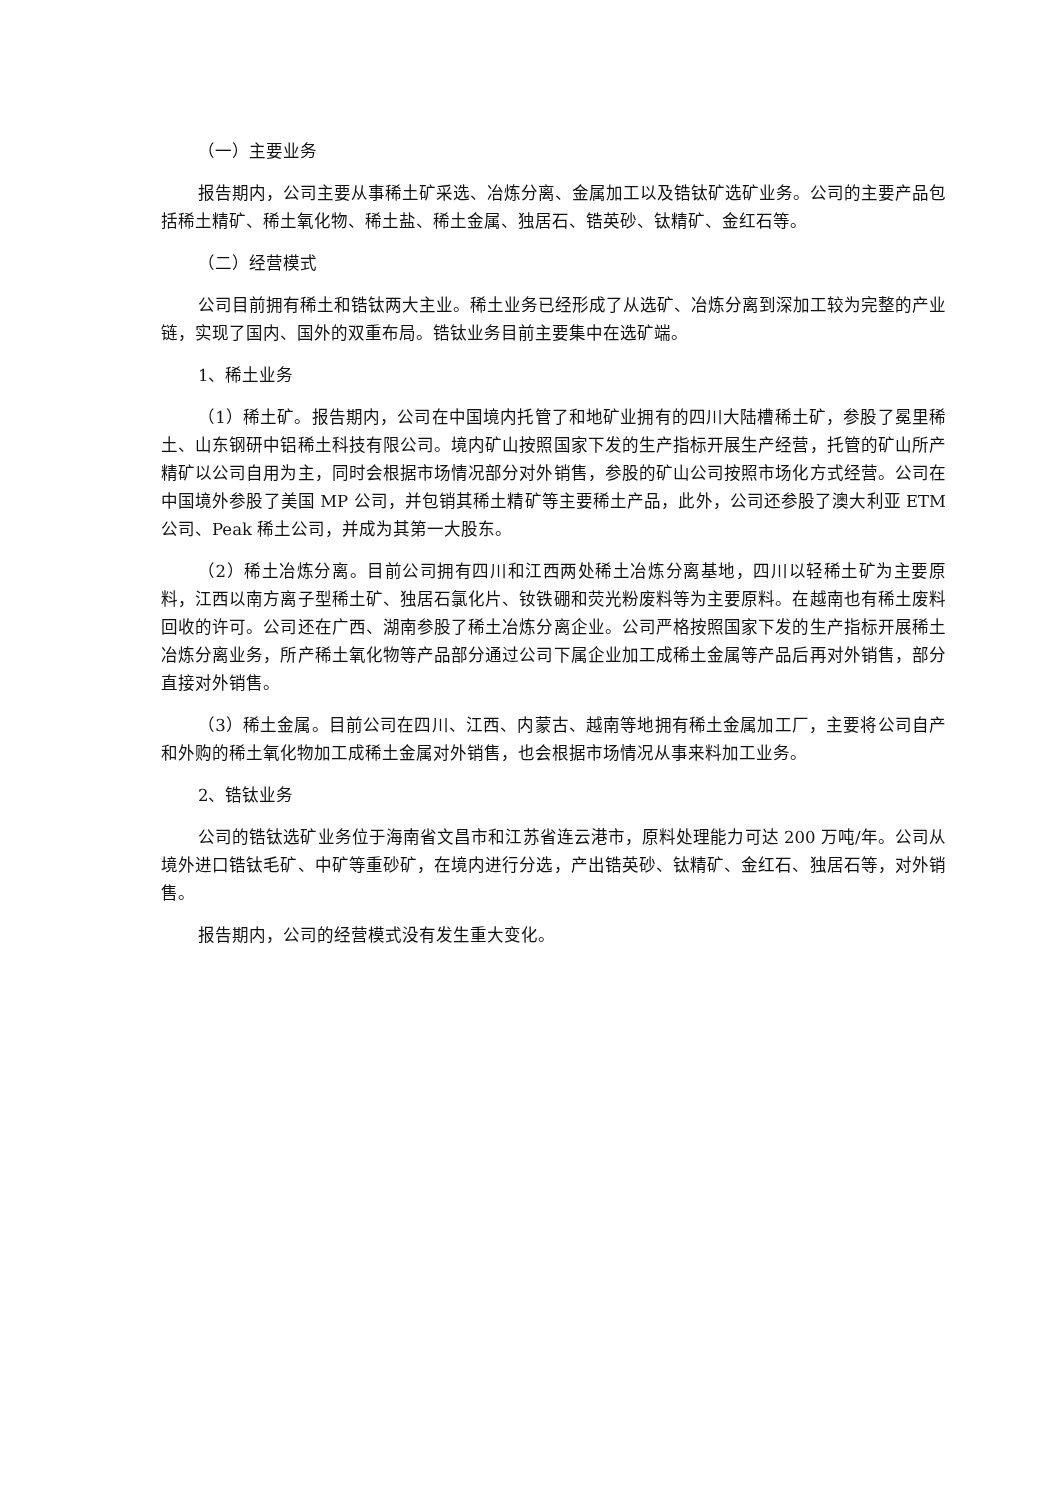（一）主要业务
报告期内，公司主要从事稀土矿采选、冶炼分离、金属加工以及锆钛矿选矿业务。公司的主要产品包括稀土精矿、稀土氧化物、稀土盐、稀土金属、独居石、锆英砂、钛精矿、金红石等。
（二）经营模式
公司目前拥有稀土和锆钛两大主业。稀土业务已经形成了从选矿、冶炼分离到深加工较为完整的产业链，实现了国内、国外的双重布局。锆钛业务目前主要集中在选矿端。
1、稀土业务
（1）稀土矿。报告期内，公司在中国境内托管了和地矿业拥有的四川大陆槽稀土矿，参股了冕里稀土、山东钢研中铝稀土科技有限公司。境内矿山按照国家下发的生产指标开展生产经营，托管的矿山所产精矿以公司自用为主，同时会根据市场情况部分对外销售，参股的矿山公司按照市场化方式经营。公司在中国境外参股了美国 MP 公司，并包销其稀土精矿等主要稀土产品，此外，公司还参股了澳大利亚 ETM 公司、Peak 稀土公司，并成为其第一大股东。
（2）稀土冶炼分离。目前公司拥有四川和江西两处稀土冶炼分离基地，四川以轻稀土矿为主要原料，江西以南方离子型稀土矿、独居石氯化片、钕铁硼和荧光粉废料等为主要原料。在越南也有稀土废料回收的许可。公司还在广西、湖南参股了稀土冶炼分离企业。公司严格按照国家下发的生产指标开展稀土冶炼分离业务，所产稀土氧化物等产品部分通过公司下属企业加工成稀土金属等产品后再对外销售，部分直接对外销售。
（3）稀土金属。目前公司在四川、江西、内蒙古、越南等地拥有稀土金属加工厂，主要将公司自产和外购的稀土氧化物加工成稀土金属对外销售，也会根据市场情况从事来料加工业务。
2、锆钛业务
公司的锆钛选矿业务位于海南省文昌市和江苏省连云港市，原料处理能力可达 200 万吨/年。公司从境外进口锆钛毛矿、中矿等重砂矿，在境内进行分选，产出锆英砂、钛精矿、金红石、独居石等，对外销售。
报告期内，公司的经营模式没有发生重大变化。